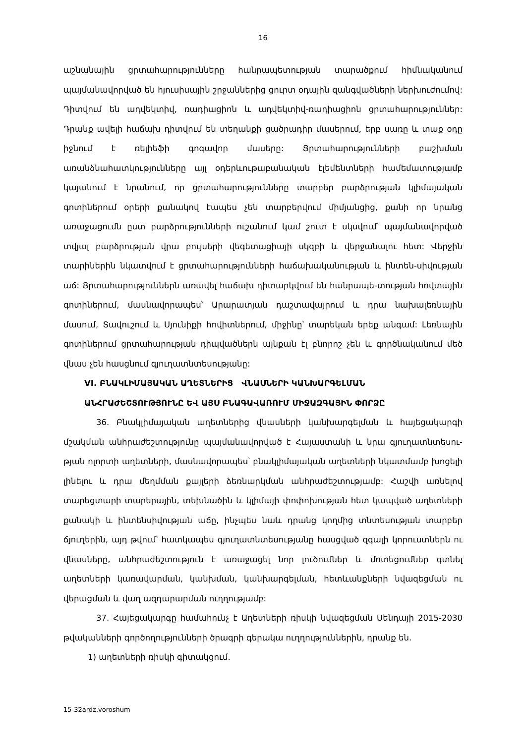16
աշնանային ցրտահարությունները հանրապետության տարածքում հիմնականում պայմանավորված են հյուսիսային շրջաններից ցուրտ օդային զանգվածների ներխուժումով: Դիտվում են ադվեկտիվ, ռադիացիոն և ադվեկտիվ-ռադիացիոն ցրտահարություններ: Դրանք ավելի հաճախ դիտվում են տեղանքի ցածրադիր մասերում, երբ սառը և տաք օդը իջնում է ռելիեֆի գոգավոր մասերը: Ցրտահարությունների բաշխման առանձնահատկությունները այլ օդերևութաբանական էլեմենտների համեմատությամբ կայանում է նրանում, որ ցրտահարությունները տարբեր բարձրության կլիմայական գոտիներում օրերի քանակով էապես չեն տարբերվում միմյանցից, քանի որ նրանց առաջացումն ըստ բարձրությունների ուշանում կամ շուտ է սկսվում՝ պայմանավորված տվյալ բարձրության վրա բույսերի վեգետացիայի սկզբի և վերջանալու հետ: Վերջին տարիներին նկատվում է ցրտահարությունների հաճախականության և ինտեն-սիվության աճ: Ցրտահարություններն առավել հաճախ դիտարկվում են հանրապե-տության հովտային գոտիներում, մասնավորապես՝ Արարատյան դաշտավայրում և դրա նախալեռնային մասում, Տավուշում և Սյունիքի հովիտներում, միջինը՝ տարեկան երեք անգամ: Լեռնային գոտիներում ցրտահարության դիպվածներն այնքան էլ բնորոշ չեն և գործնականում մեծ վնաս չեն հասցնում գյուղատնտեսությանը:
VI. ԲՆԱԿԼԻՄԱՅԱԿԱՆ ԱՂԵՏՆԵՐԻՑ ՎՆԱՍՆԵՐԻ ԿԱՆԽԱՐԳԵԼՄԱՆ
ԱՆՀՐԱԺԵՇՏՈՒԹՅՈՒՆԸ ԵՎ ԱՅՍ ԲՆԱԳԱՎԱՌՈՒՄ ՄԻՋԱԶԳԱՅԻՆ ՓՈՐՁԸ
36. Բնակլիմայական աղետներից վնասների կանխարգելման և հայեցակարգի մշակման անհրաժեշտությունը պայմանավորված է Հայաստանի և նրա գյուղատնտեսու-թյան ոլորտի աղետների, մասնավորապես՝ բնակլիմայական աղետների նկատմամբ խոցելի լինելու և դրա մեղմման քայլերի ձեռնարկման անհրաժեշտությամբ: Հաշվի առնելով տարեցտարի տարերային, տեխնածին և կլիմայի փոփոխության հետ կապված աղետների քանակի և ինտենսիվության աճը, ինչպես նաև դրանց կողմից տնտեսության տարբեր ճյուղերին, այդ թվում՝ հատկապես գյուղատնտեսությանը հասցված զգալի կորուստներն ու վնասները, անհրաժեշտություն է առաջացել նոր լուծումներ և մոտեցումներ գտնել աղետների կառավարման, կանխման, կանխարգելման, հետևանքների նվազեցման ու վերացման և վաղ ազդարարման ուղղությամբ:
37. Հայեցակարգը համահունչ է Աղետների ռիսկի նվազեցման Սենդայի 2015-2030 թվականների գործողությունների ծրագրի գերակա ուղղություններին, դրանք են.
1) աղետների ռիսկի գիտակցում.
15-32ardz.voroshum